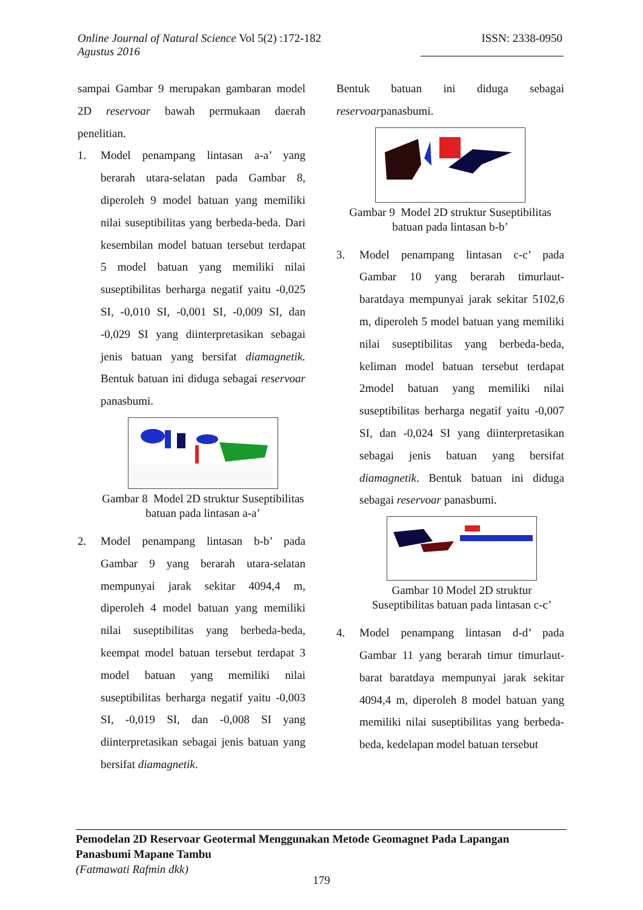Online Journal of Natural Science Vol 5(2) :172-182
Agustus 2016
ISSN: 2338-0950
sampai Gambar 9 merupakan gambaran model 2D reservoar bawah permukaan daerah penelitian.
1. Model penampang lintasan a-a’ yang berarah utara-selatan pada Gambar 8, diperoleh 9 model batuan yang memiliki nilai suseptibilitas yang berbeda-beda. Dari kesembilan model batuan tersebut terdapat 5 model batuan yang memiliki nilai suseptibilitas berharga negatif yaitu -0,025 SI, -0,010 SI, -0,001 SI, -0,009 SI, dan -0,029 SI yang diinterpretasikan sebagai jenis batuan yang bersifat diamagnetik. Bentuk batuan ini diduga sebagai reservoar panasbumi.
Gambar 8 Model 2D struktur Suseptibilitas batuan pada lintasan a-a’
2. Model penampang lintasan b-b’ pada Gambar 9 yang berarah utara-selatan mempunyai jarak sekitar 4094,4 m, diperoleh 4 model batuan yang memiliki nilai suseptibilitas yang berbeda-beda, keempat model batuan tersebut terdapat 3 model batuan yang memiliki nilai suseptibilitas berharga negatif yaitu -0,003 SI, -0,019 SI, dan -0,008 SI yang diinterpretasikan sebagai jenis batuan yang bersifat diamagnetik.
Bentuk batuan ini diduga sebagai reservoarpanasbumi.
Gambar 9 Model 2D struktur Suseptibilitas batuan pada lintasan b-b’
3. Model penampang lintasan c-c’ pada Gambar 10 yang berarah timurlaut-baratdaya mempunyai jarak sekitar 5102,6 m, diperoleh 5 model batuan yang memiliki nilai suseptibilitas yang berbeda-beda, keliman model batuan tersebut terdapat 2model batuan yang memiliki nilai suseptibilitas berharga negatif yaitu -0,007 SI, dan -0,024 SI yang diinterpretasikan sebagai jenis batuan yang bersifat diamagnetik. Bentuk batuan ini diduga sebagai reservoar panasbumi.
Gambar 10 Model 2D struktur Suseptibilitas batuan pada lintasan c-c’
4. Model penampang lintasan d-d’ pada Gambar 11 yang berarah timur timurlaut-barat baratdaya mempunyai jarak sekitar 4094,4 m, diperoleh 8 model batuan yang memiliki nilai suseptibilitas yang berbeda-beda, kedelapan model batuan tersebut
Pemodelan 2D Reservoar Geotermal Menggunakan Metode Geomagnet Pada Lapangan Panasbumi Mapane Tambu
(Fatmawati Rafmin dkk)
179